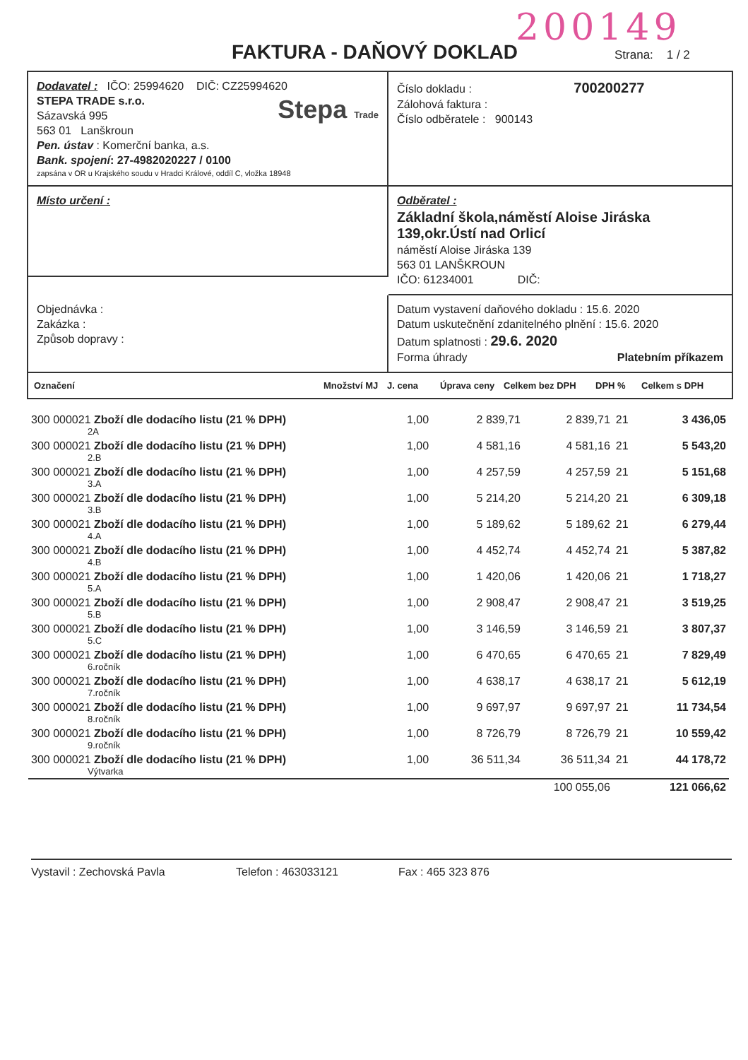200149
FAKTURA - DAŇOVÝ DOKLAD Strana: 1 / 2
Dodavatel : IČO: 25994620 DIČ: CZ25994620
STEPA TRADE s.r.o. Stepa Trade
Sázavská 995
563 01 Lanškroun
Pen. ústav : Komerční banka, a.s.
Bank. spojení: 27-4982020227 / 0100
zapsána v OR u Krajského soudu v Hradci Králové, oddíl C, vložka 18948
Číslo dokladu : 700200277
Zálohová faktura :
Číslo odběratele : 900143
Místo určení :
Odběratel :
Základní škola,náměstí Aloise Jiráska 139,okr.Ústí nad Orlicí
náměstí Aloise Jiráska 139
563 01 LANŠKROUN
IČO: 61234001 DIČ:
Objednávka :
Zakázka :
Způsob dopravy :
Datum vystavení daňového dokladu : 15.6. 2020
Datum uskutečnění zdanitelného plnění : 15.6. 2020
Datum splatnosti : 29.6. 2020
Forma úhrady Platebním příkazem
Označení Množství MJ J. cena Úprava ceny Celkem bez DPH DPH % Celkem s DPH
| 300 000021 Zboží dle dodacího listu (21 % DPH) 2A | 1,00 | 2 839,71 | 2 839,71 | 21 | 3 436,05 |
| 300 000021 Zboží dle dodacího listu (21 % DPH) 2.B | 1,00 | 4 581,16 | 4 581,16 | 21 | 5 543,20 |
| 300 000021 Zboží dle dodacího listu (21 % DPH) 3.A | 1,00 | 4 257,59 | 4 257,59 | 21 | 5 151,68 |
| 300 000021 Zboží dle dodacího listu (21 % DPH) 3.B | 1,00 | 5 214,20 | 5 214,20 | 21 | 6 309,18 |
| 300 000021 Zboží dle dodacího listu (21 % DPH) 4.A | 1,00 | 5 189,62 | 5 189,62 | 21 | 6 279,44 |
| 300 000021 Zboží dle dodacího listu (21 % DPH) 4.B | 1,00 | 4 452,74 | 4 452,74 | 21 | 5 387,82 |
| 300 000021 Zboží dle dodacího listu (21 % DPH) 5.A | 1,00 | 1 420,06 | 1 420,06 | 21 | 1 718,27 |
| 300 000021 Zboží dle dodacího listu (21 % DPH) 5.B | 1,00 | 2 908,47 | 2 908,47 | 21 | 3 519,25 |
| 300 000021 Zboží dle dodacího listu (21 % DPH) 5.C | 1,00 | 3 146,59 | 3 146,59 | 21 | 3 807,37 |
| 300 000021 Zboží dle dodacího listu (21 % DPH) 6.ročník | 1,00 | 6 470,65 | 6 470,65 | 21 | 7 829,49 |
| 300 000021 Zboží dle dodacího listu (21 % DPH) 7.ročník | 1,00 | 4 638,17 | 4 638,17 | 21 | 5 612,19 |
| 300 000021 Zboží dle dodacího listu (21 % DPH) 8.ročník | 1,00 | 9 697,97 | 9 697,97 | 21 | 11 734,54 |
| 300 000021 Zboží dle dodacího listu (21 % DPH) 9.ročník | 1,00 | 8 726,79 | 8 726,79 | 21 | 10 559,42 |
| 300 000021 Zboží dle dodacího listu (21 % DPH) Výtvarka | 1,00 | 36 511,34 | 36 511,34 | 21 | 44 178,72 |
| | | | 100 055,06 | | 121 066,62 |
Vystavil : Zechovská Pavla Telefon : 463033121 Fax : 465 323 876